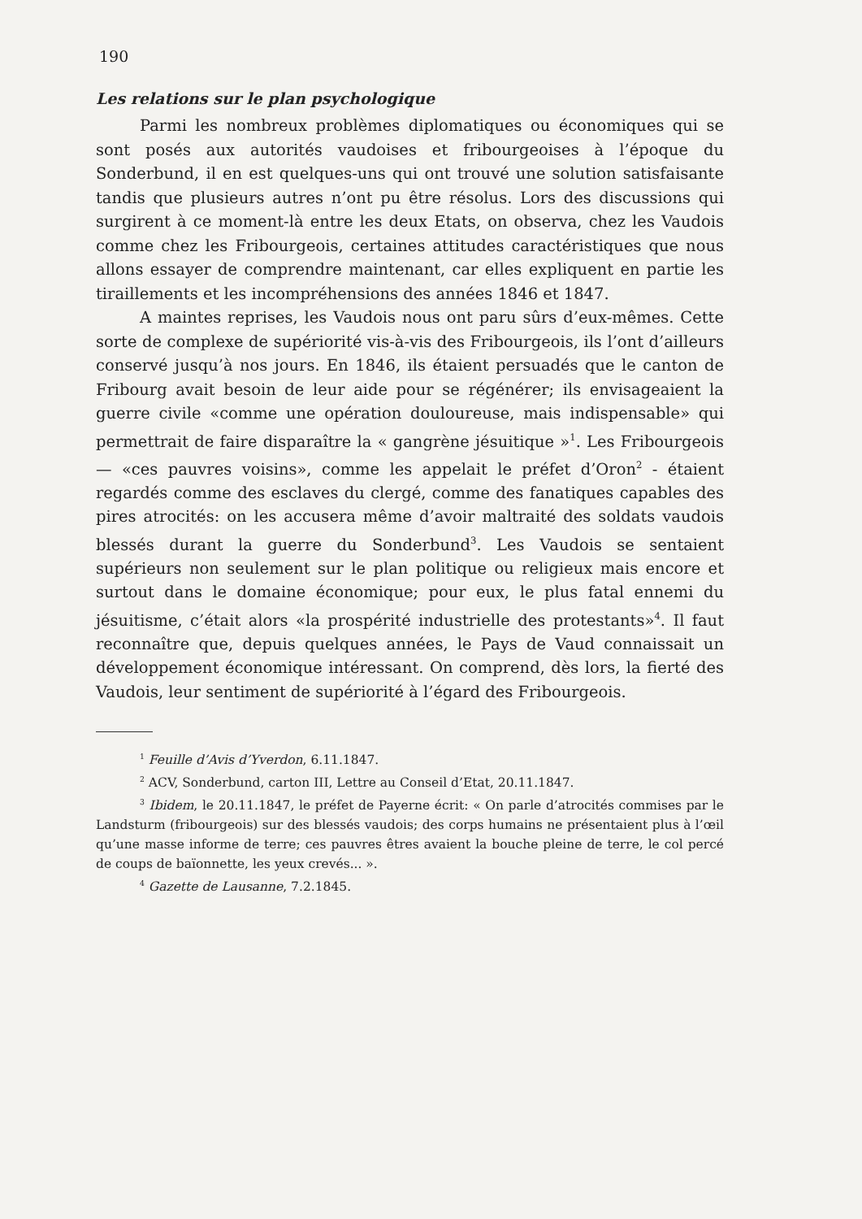190
Les relations sur le plan psychologique
Parmi les nombreux problèmes diplomatiques ou économiques qui se sont posés aux autorités vaudoises et fribourgeoises à l’époque du Sonderbund, il en est quelques-uns qui ont trouvé une solution satisfaisante tandis que plusieurs autres n’ont pu être résolus. Lors des discussions qui surgirent à ce moment-là entre les deux Etats, on observa, chez les Vaudois comme chez les Fribourgeois, certaines attitudes caractéristiques que nous allons essayer de comprendre maintenant, car elles expliquent en partie les tiraillements et les incompréhensions des années 1846 et 1847.
A maintes reprises, les Vaudois nous ont paru sûrs d’eux-mêmes. Cette sorte de complexe de supériorité vis-à-vis des Fribourgeois, ils l’ont d’ailleurs conservé jusqu’à nos jours. En 1846, ils étaient persuadés que le canton de Fribourg avait besoin de leur aide pour se régénérer; ils envisageaient la guerre civile «comme une opération douloureuse, mais indispensable» qui permettrait de faire disparaître la « gangrène jésuitique »<sup>1</sup>. Les Fribourgeois — «ces pauvres voisins», comme les appelait le préfet d’Oron<sup>2</sup> - étaient regardés comme des esclaves du clergé, comme des fanatiques capables des pires atrocités: on les accusera même d’avoir maltraité des soldats vaudois blessés durant la guerre du Sonderbund<sup>3</sup>. Les Vaudois se sentaient supérieurs non seulement sur le plan politique ou religieux mais encore et surtout dans le domaine économique; pour eux, le plus fatal ennemi du jésuitisme, c’était alors «la prospérité industrielle des protestants»<sup>4</sup>. Il faut reconnaître que, depuis quelques années, le Pays de Vaud connaissait un développement économique intéressant. On comprend, dès lors, la fierté des Vaudois, leur sentiment de supériorité à l’égard des Fribourgeois.
<sup>1</sup> Feuille d’Avis d’Yverdon, 6.11.1847.
<sup>2</sup> ACV, Sonderbund, carton III, Lettre au Conseil d’Etat, 20.11.1847.
<sup>3</sup> Ibidem, le 20.11.1847, le préfet de Payerne écrit: « On parle d’atrocités commises par le Landsturm (fribourgeois) sur des blessés vaudois; des corps humains ne présentaient plus à l’œil qu’une masse informe de terre; ces pauvres êtres avaient la bouche pleine de terre, le col percé de coups de baïonnette, les yeux crevés... ».
<sup>4</sup> Gazette de Lausanne, 7.2.1845.